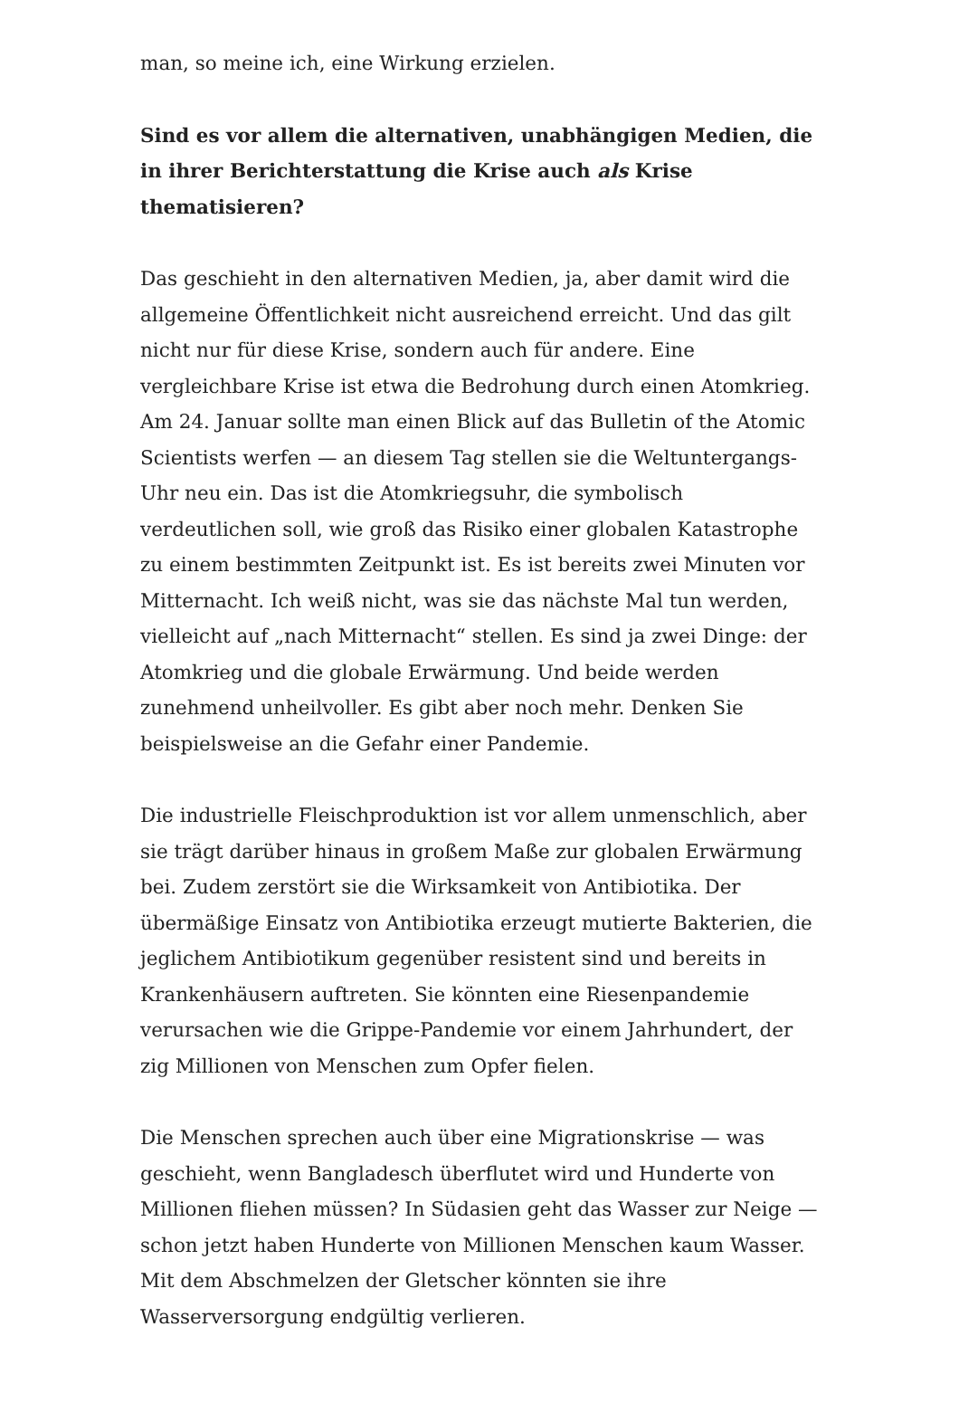man, so meine ich, eine Wirkung erzielen.
Sind es vor allem die alternativen, unabhängigen Medien, die in ihrer Berichterstattung die Krise auch als Krise thematisieren?
Das geschieht in den alternativen Medien, ja, aber damit wird die allgemeine Öffentlichkeit nicht ausreichend erreicht. Und das gilt nicht nur für diese Krise, sondern auch für andere. Eine vergleichbare Krise ist etwa die Bedrohung durch einen Atomkrieg. Am 24. Januar sollte man einen Blick auf das Bulletin of the Atomic Scientists werfen — an diesem Tag stellen sie die Weltuntergangs-Uhr neu ein. Das ist die Atomkriegsuhr, die symbolisch verdeutlichen soll, wie groß das Risiko einer globalen Katastrophe zu einem bestimmten Zeitpunkt ist. Es ist bereits zwei Minuten vor Mitternacht. Ich weiß nicht, was sie das nächste Mal tun werden, vielleicht auf „nach Mitternacht“ stellen. Es sind ja zwei Dinge: der Atomkrieg und die globale Erwärmung. Und beide werden zunehmend unheilvoller. Es gibt aber noch mehr. Denken Sie beispielsweise an die Gefahr einer Pandemie.
Die industrielle Fleischproduktion ist vor allem unmenschlich, aber sie trägt darüber hinaus in großem Maße zur globalen Erwärmung bei. Zudem zerstört sie die Wirksamkeit von Antibiotika. Der übermäßige Einsatz von Antibiotika erzeugt mutierte Bakterien, die jeglichem Antibiotikum gegenüber resistent sind und bereits in Krankenhäusern auftreten. Sie könnten eine Riesenpandemie verursachen wie die Grippe-Pandemie vor einem Jahrhundert, der zig Millionen von Menschen zum Opfer fielen.
Die Menschen sprechen auch über eine Migrationskrise — was geschieht, wenn Bangladesch überflutet wird und Hunderte von Millionen fliehen müssen? In Südasien geht das Wasser zur Neige — schon jetzt haben Hunderte von Millionen Menschen kaum Wasser. Mit dem Abschmelzen der Gletscher könnten sie ihre Wasserversorgung endgültig verlieren.